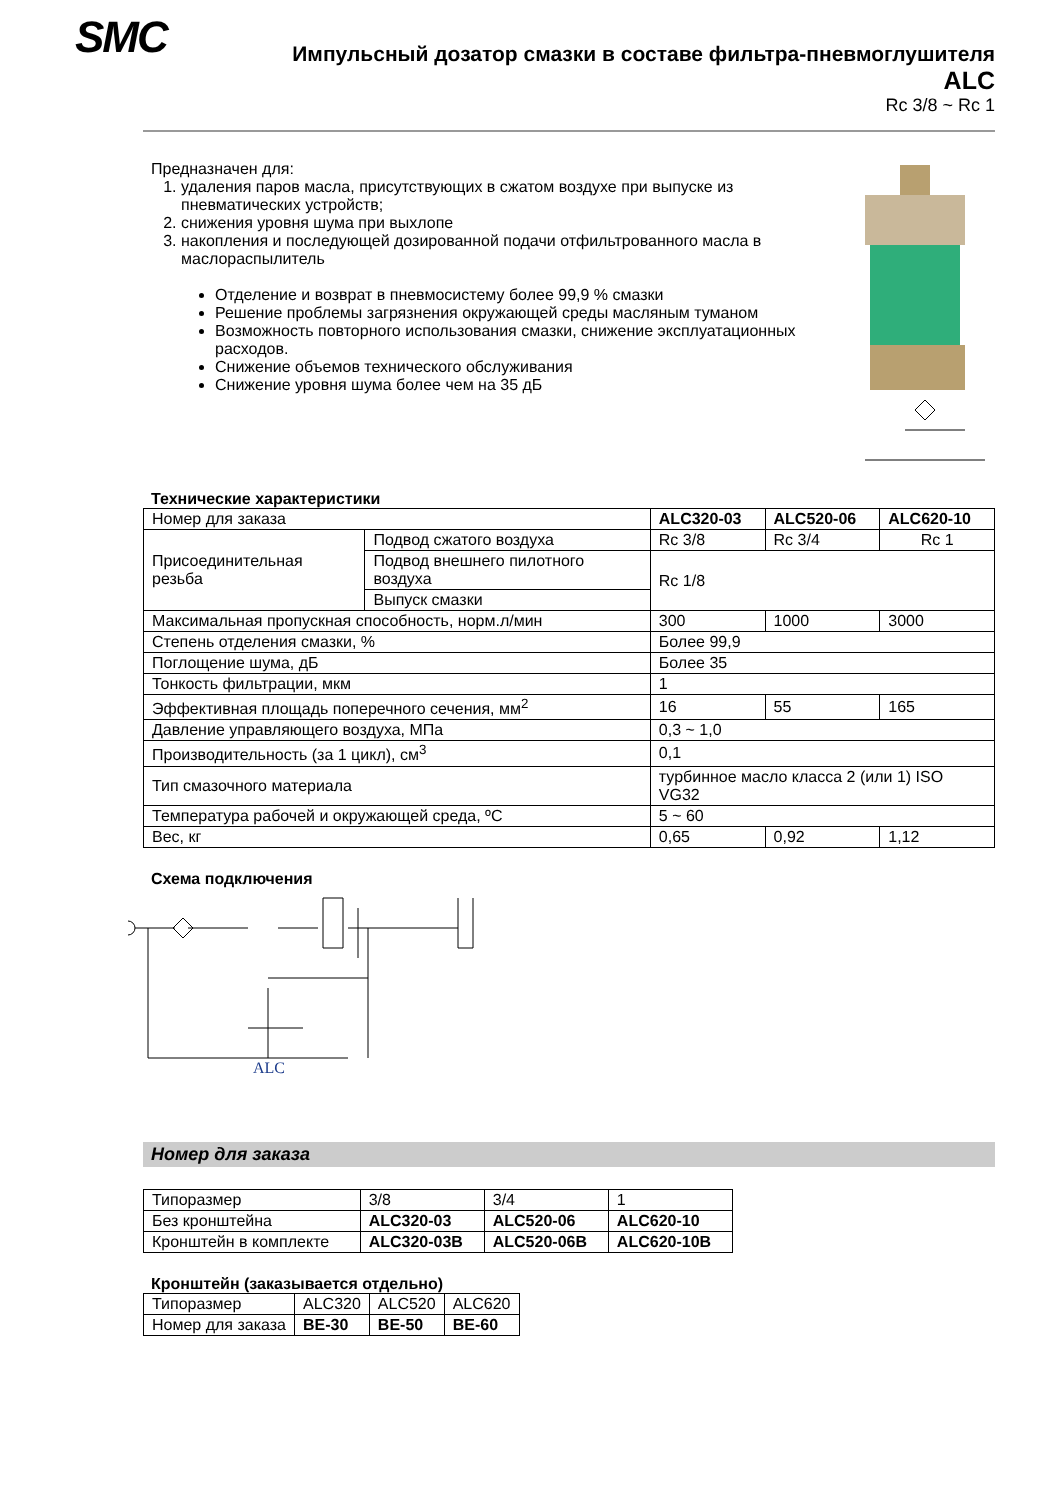SMC
Импульсный дозатор смазки в составе фильтра-пневмоглушителя
ALC
Rc 3/8 ~ Rc 1
Предназначен для:
1. удаления паров масла, присутствующих в сжатом воздухе при выпуске из пневматических устройств;
2. снижения уровня шума при выхлопе
3. накопления и последующей дозированной подачи отфильтрованного масла в маслораспылитель
Отделение и возврат в пневмосистему более 99,9 % смазки
Решение проблемы загрязнения окружающей среды масляным туманом
Возможность повторного использования смазки, снижение эксплуатационных расходов.
Снижение объемов технического обслуживания
Снижение уровня шума более чем на 35 дБ
Технические характеристики
| Номер для заказа | | ALC320-03 | ALC520-06 | ALC620-10 |
| Присоединительная резьба | Подвод сжатого воздуха | Rc 3/8 | Rc 3/4 | Rc 1 |
| | Подвод внешнего пилотного воздуха | Rc 1/8 | | |
| | Выпуск смазки | | | |
| Максимальная пропускная способность, норм.л/мин | | 300 | 1000 | 3000 |
| Степень отделения смазки, % | | Более 99,9 | | |
| Поглощение шума, дБ | | Более 35 | | |
| Тонкость фильтрации, мкм | | 1 | | |
| Эффективная площадь поперечного сечения, мм<sup>2</sup> | | 16 | 55 | 165 |
| Давление управляющего воздуха, МПа | | 0,3 ~ 1,0 | | |
| Производительность (за 1 цикл), см<sup>3</sup> | | 0,1 | | |
| Тип смазочного материала | | турбинное масло класса 2 (или 1) ISO VG32 | | |
| Температура рабочей и окружающей среда, ºС | | 5 ~ 60 | | |
| Вес, кг | | 0,65 | 0,92 | 1,12 |
Схема подключения
ALC
Номер для заказа
| Типоразмер | 3/8 | 3/4 | 1 |
| Без кронштейна | ALC320-03 | ALC520-06 | ALC620-10 |
| Кронштейн в комплекте | ALC320-03B | ALC520-06B | ALC620-10B |
Кронштейн (заказывается отдельно)
| Типоразмер | ALC320 | ALC520 | ALC620 |
| Номер для заказа | BE-30 | BE-50 | BE-60 |